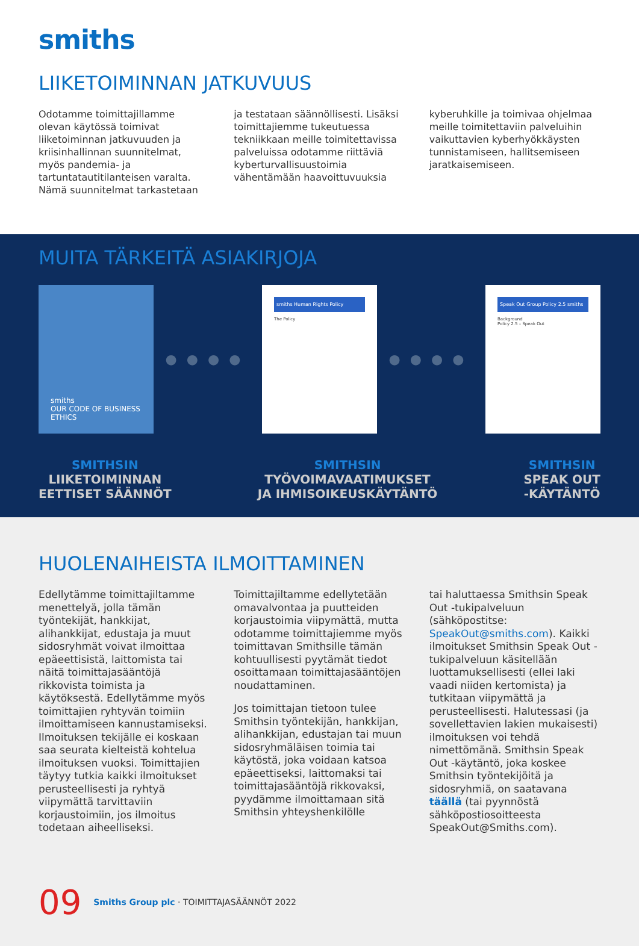smiths
LIIKETOIMINNAN JATKUVUUS
Odotamme toimittajillamme olevan käytössä toimivat liiketoiminnan jatkuvuuden ja kriisinhallinnan suunnitelmat, myös pandemia- ja tartuntatautitilanteisen varalta. Nämä suunnitelmat tarkastetaan
ja testataan säännöllisesti. Lisäksi toimittajiemme tukeutuessa tekniikkaan meille toimitettavissa palveluissa odotamme riittäviä kyberturvallisuustoimia vähentämään haavoittuvuuksia
kyberuhkille ja toimivaa ohjelmaa meille toimitettaviin palveluihin vaikuttavien kyberhyökkäysten tunnistamiseen, hallitsemiseen jaratkaisemiseen.
MUITA TÄRKEITÄ ASIAKIRJOJA
smiths
OUR CODE OF BUSINESS ETHICS
●●●●
smiths Human Rights Policy
The Policy
●●●●
Speak Out Group Policy 2.5 smiths
Background
Policy 2.5 – Speak Out
SMITHSIN
LIIKETOIMINNAN
EETTISET SÄÄNNÖT
SMITHSIN
TYÖVOIMAVAATIMUKSET
JA IHMISOIKEUSKÄYTÄNTÖ
SMITHSIN
SPEAK OUT
-KÄYTÄNTÖ
HUOLENAIHEISTA ILMOITTAMINEN
Edellytämme toimittajiltamme menettelyä, jolla tämän työntekijät, hankkijat, alihankkijat, edustaja ja muut sidosryhmät voivat ilmoittaa epäeettisistä, laittomista tai näitä toimittajasääntöjä rikkovista toimista ja käytöksestä. Edellytämme myös toimittajien ryhtyvän toimiin ilmoittamiseen kannustamiseksi. Ilmoituksen tekijälle ei koskaan saa seurata kielteistä kohtelua ilmoituksen vuoksi. Toimittajien täytyy tutkia kaikki ilmoitukset perusteellisesti ja ryhtyä viipymättä tarvittaviin korjaustoimiin, jos ilmoitus todetaan aiheelliseksi.
Toimittajiltamme edellytetään omavalvontaa ja puutteiden korjaustoimia viipymättä, mutta odotamme toimittajiemme myös toimittavan Smithsille tämän kohtuullisesti pyytämät tiedot osoittamaan toimittajasääntöjen noudattaminen.
Jos toimittajan tietoon tulee Smithsin työntekijän, hankkijan, alihankkijan, edustajan tai muun sidosryhmäläisen toimia tai käytöstä, joka voidaan katsoa epäeettiseksi, laittomaksi tai toimittajasääntöjä rikkovaksi, pyydämme ilmoittamaan sitä Smithsin yhteyshenkilölle
tai haluttaessa Smithsin Speak Out -tukipalveluun (sähköpostitse: SpeakOut@smiths.com). Kaikki ilmoitukset Smithsin Speak Out -tukipalveluun käsitellään luottamuksellisesti (ellei laki vaadi niiden kertomista) ja tutkitaan viipymättä ja perusteellisesti. Halutessasi (ja sovellettavien lakien mukaisesti) ilmoituksen voi tehdä nimettömänä. Smithsin Speak Out -käytäntö, joka koskee Smithsin työntekijöitä ja sidosryhmiä, on saatavana täällä (tai pyynnöstä sähköpostiosoitteesta SpeakOut@Smiths.com).
09 Smiths Group plc · TOIMITTAJASÄÄNNÖT 2022